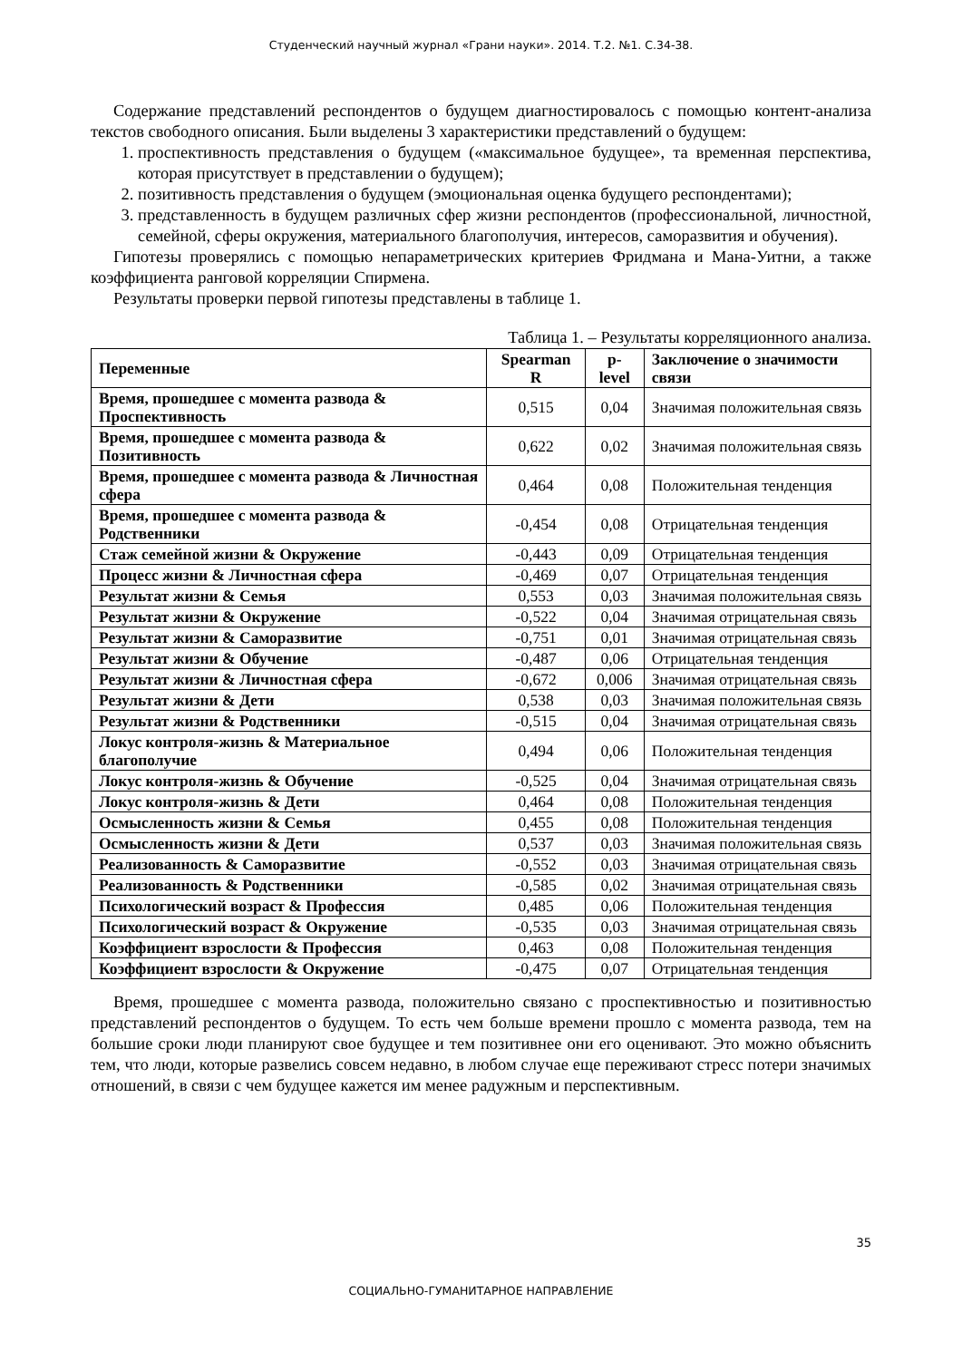Студенческий научный журнал «Грани науки». 2014. Т.2. №1. С.34-38.
Содержание представлений респондентов о будущем диагностировалось с помощью контент-анализа текстов свободного описания. Были выделены 3 характеристики представлений о будущем:
1. проспективность представления о будущем («максимальное будущее», та временная перспектива, которая присутствует в представлении о будущем);
2. позитивность представления о будущем (эмоциональная оценка будущего респондентами);
3. представленность в будущем различных сфер жизни респондентов (профессиональной, личностной, семейной, сферы окружения, материального благополучия, интересов, саморазвития и обучения).
Гипотезы проверялись с помощью непараметрических критериев Фридмана и Мана-Уитни, а также коэффициента ранговой корреляции Спирмена.
Результаты проверки первой гипотезы представлены в таблице 1.
Таблица 1. – Результаты корреляционного анализа.
| Переменные | Spearman R | p-level | Заключение о значимости связи |
| --- | --- | --- | --- |
| Время, прошедшее с момента развода & Проспективность | 0,515 | 0,04 | Значимая положительная связь |
| Время, прошедшее с момента развода & Позитивность | 0,622 | 0,02 | Значимая положительная связь |
| Время, прошедшее с момента развода & Личностная сфера | 0,464 | 0,08 | Положительная тенденция |
| Время, прошедшее с момента развода & Родственники | -0,454 | 0,08 | Отрицательная тенденция |
| Стаж семейной жизни & Окружение | -0,443 | 0,09 | Отрицательная тенденция |
| Процесс жизни & Личностная сфера | -0,469 | 0,07 | Отрицательная тенденция |
| Результат жизни & Семья | 0,553 | 0,03 | Значимая положительная связь |
| Результат жизни & Окружение | -0,522 | 0,04 | Значимая отрицательная связь |
| Результат жизни & Саморазвитие | -0,751 | 0,01 | Значимая отрицательная связь |
| Результат жизни & Обучение | -0,487 | 0,06 | Отрицательная тенденция |
| Результат жизни & Личностная сфера | -0,672 | 0,006 | Значимая отрицательная связь |
| Результат жизни & Дети | 0,538 | 0,03 | Значимая положительная связь |
| Результат жизни & Родственники | -0,515 | 0,04 | Значимая отрицательная связь |
| Локус контроля-жизнь & Материальное благополучие | 0,494 | 0,06 | Положительная тенденция |
| Локус контроля-жизнь & Обучение | -0,525 | 0,04 | Значимая отрицательная связь |
| Локус контроля-жизнь & Дети | 0,464 | 0,08 | Положительная тенденция |
| Осмысленность жизни & Семья | 0,455 | 0,08 | Положительная тенденция |
| Осмысленность жизни & Дети | 0,537 | 0,03 | Значимая положительная связь |
| Реализованность & Саморазвитие | -0,552 | 0,03 | Значимая отрицательная связь |
| Реализованность & Родственники | -0,585 | 0,02 | Значимая отрицательная связь |
| Психологический возраст & Профессия | 0,485 | 0,06 | Положительная тенденция |
| Психологический возраст & Окружение | -0,535 | 0,03 | Значимая отрицательная связь |
| Коэффициент взрослости & Профессия | 0,463 | 0,08 | Положительная тенденция |
| Коэффициент взрослости & Окружение | -0,475 | 0,07 | Отрицательная тенденция |
Время, прошедшее с момента развода, положительно связано с проспективностью и позитивностью представлений респондентов о будущем. То есть чем больше времени прошло с момента развода, тем на большие сроки люди планируют свое будущее и тем позитивнее они его оценивают. Это можно объяснить тем, что люди, которые развелись совсем недавно, в любом случае еще переживают стресс потери значимых отношений, в связи с чем будущее кажется им менее радужным и перспективным.
35
СОЦИАЛЬНО-ГУМАНИТАРНОЕ НАПРАВЛЕНИЕ